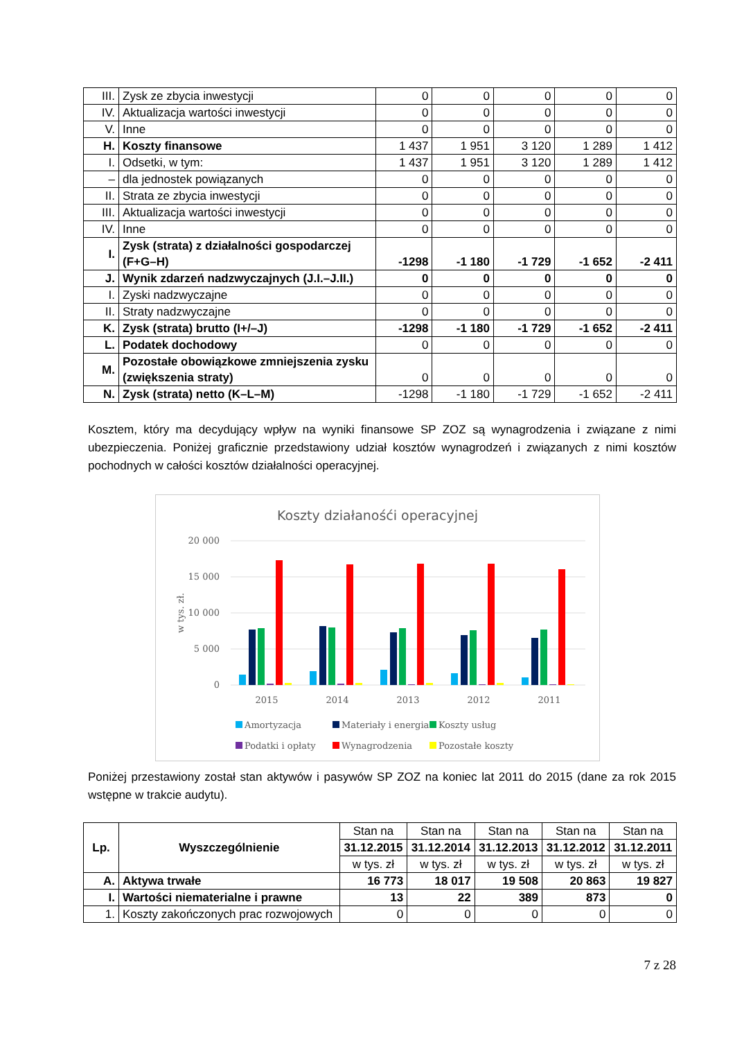| III. | Zysk ze zbycia inwestycji | 0 | 0 | 0 | 0 | 0 |
| IV. | Aktualizacja wartości inwestycji | 0 | 0 | 0 | 0 | 0 |
| V. | Inne | 0 | 0 | 0 | 0 | 0 |
| H. | Koszty finansowe | 1 437 | 1 951 | 3 120 | 1 289 | 1 412 |
| I. | Odsetki, w tym: | 1 437 | 1 951 | 3 120 | 1 289 | 1 412 |
| – | dla jednostek powiązanych | 0 | 0 | 0 | 0 | 0 |
| II. | Strata ze zbycia inwestycji | 0 | 0 | 0 | 0 | 0 |
| III. | Aktualizacja wartości inwestycji | 0 | 0 | 0 | 0 | 0 |
| IV. | Inne | 0 | 0 | 0 | 0 | 0 |
| I. | Zysk (strata) z działalności gospodarczej (F+G–H) | -1298 | -1 180 | -1 729 | -1 652 | -2 411 |
| J. | Wynik zdarzeń nadzwyczajnych (J.I.–J.II.) | 0 | 0 | 0 | 0 | 0 |
| I. | Zyski nadzwyczajne | 0 | 0 | 0 | 0 | 0 |
| II. | Straty nadzwyczajne | 0 | 0 | 0 | 0 | 0 |
| K. | Zysk (strata) brutto (I+/–J) | -1298 | -1 180 | -1 729 | -1 652 | -2 411 |
| L. | Podatek dochodowy | 0 | 0 | 0 | 0 | 0 |
| M. | Pozostałe obowiązkowe zmniejszenia zysku (zwiększenia straty) | 0 | 0 | 0 | 0 | 0 |
| N. | Zysk (strata) netto (K–L–M) | -1298 | -1 180 | -1 729 | -1 652 | -2 411 |
Kosztem, który ma decydujący wpływ na wyniki finansowe SP ZOZ są wynagrodzenia i związane z nimi ubezpieczenia. Poniżej graficznie przedstawiony udział kosztów wynagrodzeń i związanych z nimi kosztów pochodnych w całości kosztów działalności operacyjnej.
Koszty działanośći operacyjnej
20 000
15 000
10 000
5 000
0
w tys. zł.
2015
2014
2013
2012
2011
Amortyzacja
Materiały i energia
Koszty usług
Podatki i opłaty
Wynagrodzenia
Pozostałe koszty
Poniżej przestawiony został stan aktywów i pasywów SP ZOZ na koniec lat 2011 do 2015 (dane za rok 2015 wstępne w trakcie audytu).
| Lp. | Wyszczególnienie | Stan na | Stan na | Stan na | Stan na | Stan na |
| | | 31.12.2015 | 31.12.2014 | 31.12.2013 | 31.12.2012 | 31.12.2011 |
| | | w tys. zł | w tys. zł | w tys. zł | w tys. zł | w tys. zł |
| A. | Aktywa trwałe | 16 773 | 18 017 | 19 508 | 20 863 | 19 827 |
| I. | Wartości niematerialne i prawne | 13 | 22 | 389 | 873 | 0 |
| 1. | Koszty zakończonych prac rozwojowych | 0 | 0 | 0 | 0 | 0 |
7 z 28